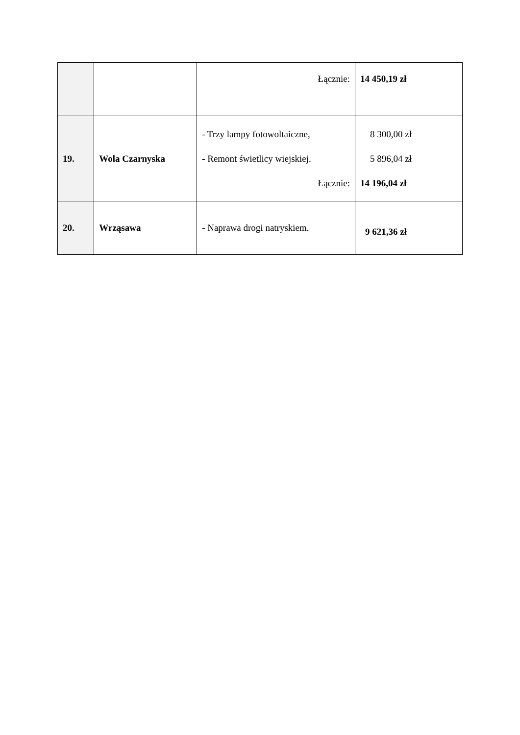| | | Łącznie: | 14 450,19 zł |
| 19. | Wola Czarnyska | - Trzy lampy fotowoltaiczne, - Remont świetlicy wiejskiej. Łącznie: | 8 300,00 zł 5 896,04 zł 14 196,04 zł |
| 20. | Wrząsawa | - Naprawa drogi natryskiem. | 9 621,36 zł |